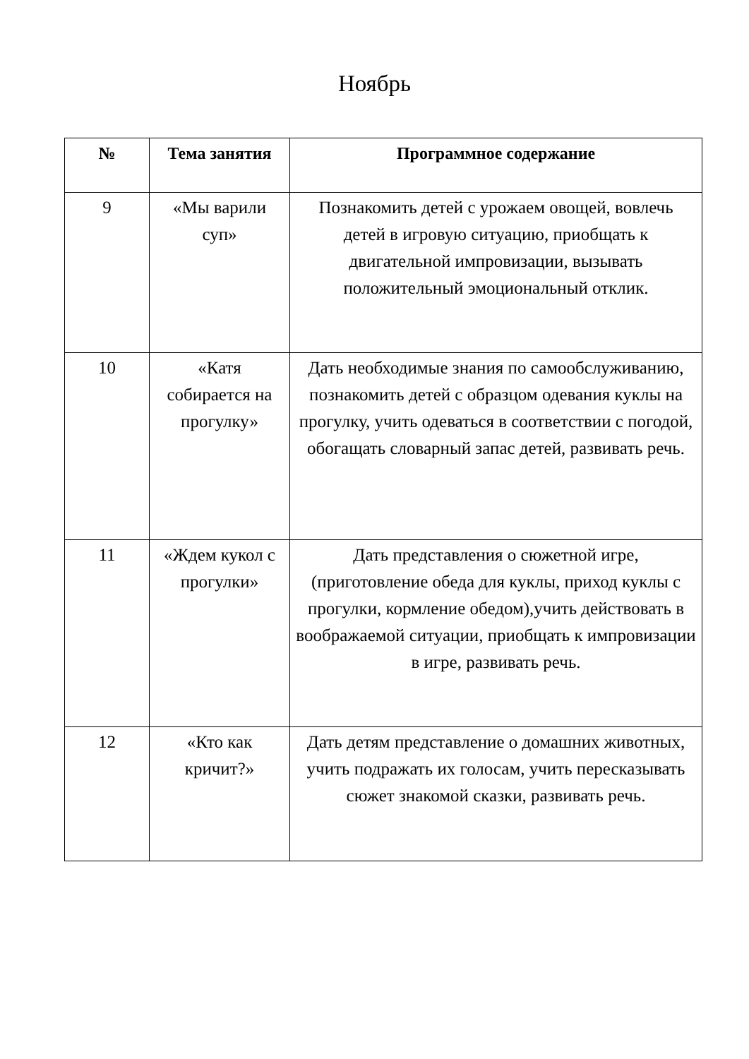Ноябрь
| № | Тема занятия | Программное содержание |
| --- | --- | --- |
| 9 | «Мы варили суп» | Познакомить детей с урожаем овощей, вовлечь детей в игровую ситуацию, приобщать к двигательной импровизации, вызывать положительный эмоциональный отклик. |
| 10 | «Катя собирается на прогулку» | Дать необходимые знания по самообслуживанию, познакомить детей с образцом одевания куклы на прогулку, учить одеваться в соответствии с погодой, обогащать словарный запас детей, развивать речь. |
| 11 | «Ждем кукол с прогулки» | Дать представления о сюжетной игре, (приготовление обеда для куклы, приход куклы с прогулки, кормление обедом),учить действовать в воображаемой ситуации, приобщать к импровизации в игре, развивать речь. |
| 12 | «Кто как кричит?» | Дать детям представление о домашних животных, учить подражать их голосам, учить пересказывать сюжет знакомой сказки, развивать речь. |